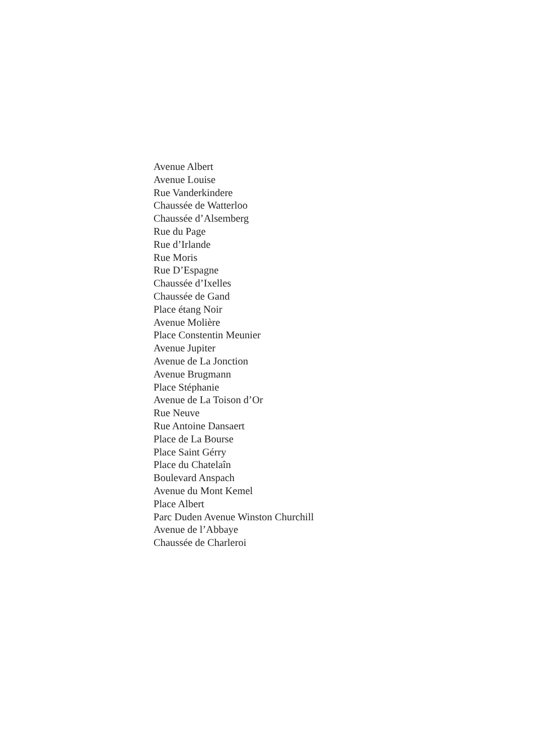Avenue Albert
Avenue Louise
Rue Vanderkindere
Chaussée de Watterloo
Chaussée d’Alsemberg
Rue du Page
Rue d’Irlande
Rue Moris
Rue D’Espagne
Chaussée d’Ixelles
Chaussée de Gand
Place étang Noir
Avenue Molière
Place Constentin Meunier
Avenue Jupiter
Avenue de La Jonction
Avenue Brugmann
Place Stéphanie
Avenue de La Toison d’Or
Rue Neuve
Rue Antoine Dansaert
Place de La Bourse
Place Saint Gérry
Place du Chatelaîn
Boulevard Anspach
Avenue du Mont Kemel
Place Albert
Parc Duden Avenue Winston Churchill
Avenue de l’Abbaye
Chaussée de Charleroi